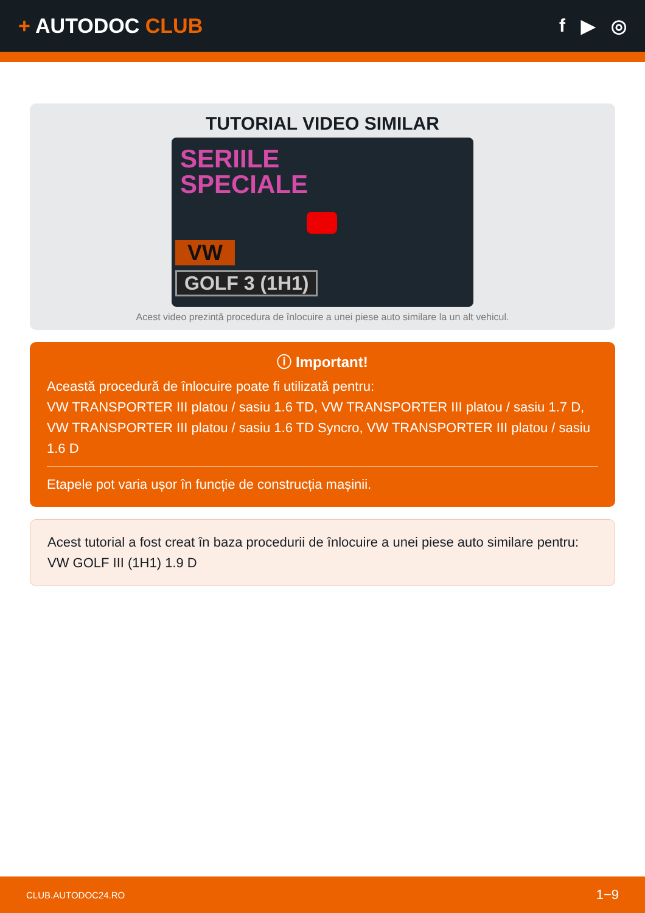+ AUTODOC CLUB f ▶ ◎
TUTORIAL VIDEO SIMILAR
SERIILE
SPECIALE
VW
GOLF 3 (1H1)
Acest video prezintă procedura de înlocuire a unei piese auto similare la un alt vehicul.
ⓘ Important!
Această procedură de înlocuire poate fi utilizată pentru:
VW TRANSPORTER III platou / sasiu 1.6 TD, VW TRANSPORTER III platou / sasiu 1.7 D, VW TRANSPORTER III platou / sasiu 1.6 TD Syncro, VW TRANSPORTER III platou / sasiu 1.6 D
Etapele pot varia ușor în funcție de construcția mașinii.
Acest tutorial a fost creat în baza procedurii de înlocuire a unei piese auto similare pentru: VW GOLF III (1H1) 1.9 D
CLUB.AUTODOC24.RO 1−9